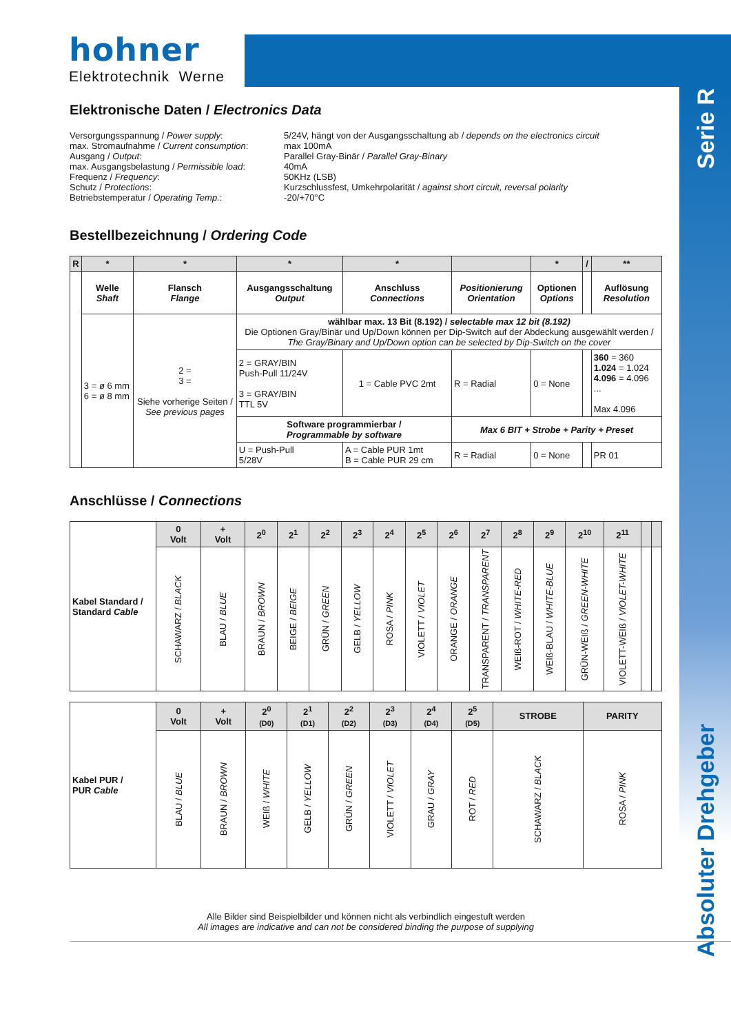hohner
Elektrotechnik Werne
Serie R
Absoluter Drehgeber
Elektronische Daten / Electronics Data
| Versorgungsspannung / Power supply : max. Stromaufnahme / Current consumption : Ausgang / Output : max. Ausgangsbelastung / Permissible load : Frequenz / Frequency : Schutz / Protections : Betriebstemperatur / Operating Temp. : | 5/24V, hängt von der Ausgangsschaltung ab / depends on the electronics circuit max 100mA Parallel Gray-Binär / Parallel Gray-Binary 40mA 50KHz (LSB) Kurzschlussfest, Umkehrpolarität / against short circuit, reversal polarity -20/+70°C |
Bestellbezeichnung / Ordering Code
| R | * | * | * | * | | * | / | ** |
| --- | --- | --- | --- | --- | --- | --- | --- | --- |
| | Welle Shaft | Flansch Flange | Ausgangsschaltung Output | Anschluss Connections | Positionierung Orientation | Optionen Options | | Auflösung Resolution |
| | 3 = ø 6 mm 6 = ø 8 mm | 2 = 3 = Siehe vorherige Seiten / See previous pages | wählbar max. 13 Bit (8.192) / selectable max 12 bit (8.192) Die Optionen Gray/Binär und Up/Down können per Dip-Switch auf der Abdeckung ausgewählt werden / The Gray/Binary and Up/Down option can be selected by Dip-Switch on the cover | | | | | |
| | | | 2 = GRAY/BIN Push-Pull 11/24V 3 = GRAY/BIN TTL 5V | 1 = Cable PVC 2mt | R = Radial | 0 = None | | 360 = 360 1.024 = 1.024 4.096 = 4.096 ... Max 4.096 |
| | | | Software programmierbar / Programmable by software | | Max 6 BIT + Strobe + Parity + Preset | | | |
| | | | U = Push-Pull 5/28V | A = Cable PUR 1mt B = Cable PUR 29 cm | R = Radial | 0 = None | | PR 01 |
Anschlüsse / Connections
| Kabel Standard / Standard Cable | 0 Volt | + Volt | 2<sup>0</sup> | 2<sup>1</sup> | 2<sup>2</sup> | 2<sup>3</sup> | 2<sup>4</sup> | 2<sup>5</sup> | 2<sup>6</sup> | 2<sup>7</sup> | 2<sup>8</sup> | 2<sup>9</sup> | 2<sup>10</sup> | 2<sup>11</sup> | | |
| | SCHAWARZ / BLACK | BLAU / BLUE | BRAUN / BROWN | BEIGE / BEIGE | GRÜN / GREEN | GELB / YELLOW | ROSA / PINK | VIOLETT / VIOLET | ORANGE / ORANGE | TRANSPARENT / TRANSPARENT | WEIß-ROT / WHITE-RED | WEIß-BLAU / WHITE-BLUE | GRÜN-WEIß / GREEN-WHITE | VIOLETT-WEIß / VIOLET-WHITE | | |
| Kabel PUR / PUR Cable | 0 Volt | + Volt | 2<sup>0</sup> (D0) | 2<sup>1</sup> (D1) | 2<sup>2</sup> (D2) | 2<sup>3</sup> (D3) | 2<sup>4</sup> (D4) | 2<sup>5</sup> (D5) | STROBE | PARITY |
| | BLAU / BLUE | BRAUN / BROWN | WEIß / WHITE | GELB / YELLOW | GRÜN / GREEN | VIOLETT / VIOLET | GRAU / GRAY | ROT / RED | SCHAWARZ / BLACK | ROSA / PINK |
Alle Bilder sind Beispielbilder und können nicht als verbindlich eingestuft werden
All images are indicative and can not be considered binding the purpose of supplying